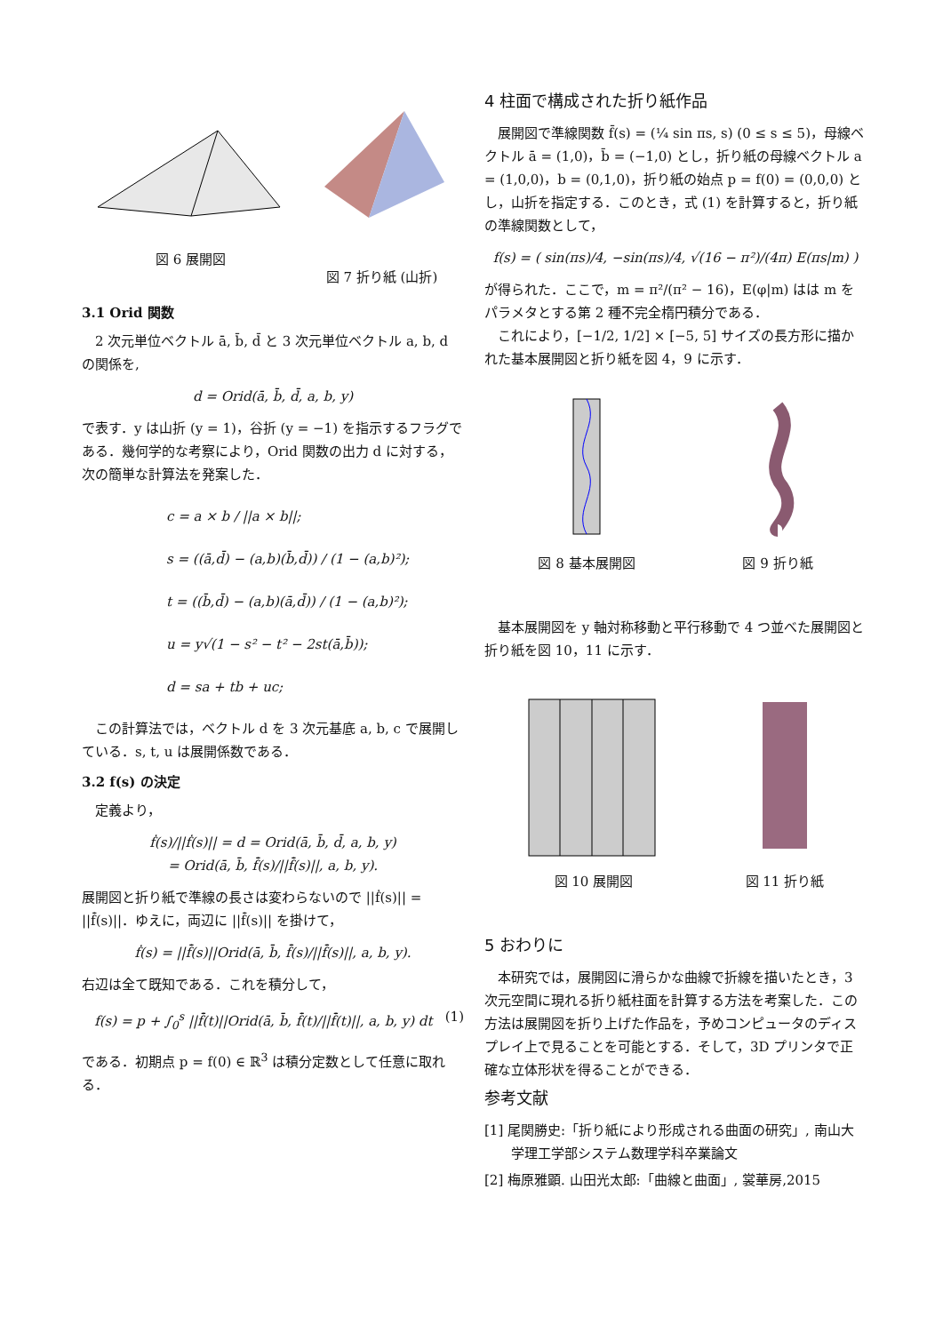図 6 展開図 図 7 折り紙 (山折)
3.1 Orid 関数
2 次元単位ベクトル ā, b̄, d̄ と 3 次元単位ベクトル a, b, d の関係を,
d = Orid(ā, b̄, d̄, a, b, y)
で表す．y は山折 (y = 1)，谷折 (y = −1) を指示するフラグである．幾何学的な考察により，Orid 関数の出力 d に対する，次の簡単な計算法を発案した．
c = a × b / ||a × b||;
s = ((ā,d̄) − (a,b)(b̄,d̄)) / (1 − (a,b)²);
t = ((b̄,d̄) − (a,b)(ā,d̄)) / (1 − (a,b)²);
u = y√(1 − s² − t² − 2st(ā,b̄));
d = sa + tb + uc;
この計算法では，ベクトル d を 3 次元基底 a, b, c で展開している．s, t, u は展開係数である．
3.2 f(s) の決定
定義より，
ḟ(s)/||ḟ(s)|| = d = Orid(ā, b̄, d̄, a, b, y)
= Orid(ā, b̄, f̄̇(s)/||f̄̇(s)||, a, b, y).
展開図と折り紙で準線の長さは変わらないので ||ḟ(s)|| = ||f̄̇(s)||．ゆえに，両辺に ||f̄̇(s)|| を掛けて，
ḟ(s) = ||f̄̇(s)||Orid(ā, b̄, f̄̇(s)/||f̄̇(s)||, a, b, y).
右辺は全て既知である．これを積分して，
f(s) = p + ∫<sub>0</sub><sup>s</sup> ||f̄̇(t)||Orid(ā, b̄, f̄̇(t)/||f̄̇(t)||, a, b, y) dt (1)
である．初期点 p = f(0) ∈ ℝ<sup>3</sup> は積分定数として任意に取れる．
4 柱面で構成された折り紙作品
展開図で準線関数 f̄(s) = (¼ sin πs, s) (0 ≤ s ≤ 5)，母線ベクトル ā = (1,0)，b̄ = (−1,0) とし，折り紙の母線ベクトル a = (1,0,0)，b = (0,1,0)，折り紙の始点 p = f(0) = (0,0,0) とし，山折を指定する．このとき，式 (1) を計算すると，折り紙の準線関数として，
f(s) = ( sin(πs)/4, −sin(πs)/4, √(16 − π²)/(4π) E(πs|m) )
が得られた．ここで，m = π²/(π² − 16)，E(φ|m) はは m をパラメタとする第 2 種不完全楕円積分である．
これにより，[−1/2, 1/2] × [−5, 5] サイズの長方形に描かれた基本展開図と折り紙を図 4，9 に示す．
図 8 基本展開図 図 9 折り紙
基本展開図を y 軸対称移動と平行移動で 4 つ並べた展開図と折り紙を図 10，11 に示す．
図 10 展開図 図 11 折り紙
5 おわりに
本研究では，展開図に滑らかな曲線で折線を描いたとき，3 次元空間に現れる折り紙柱面を計算する方法を考案した．この方法は展開図を折り上げた作品を，予めコンピュータのディスプレイ上で見ることを可能とする．そして，3D プリンタで正確な立体形状を得ることができる．
参考文献
[1] 尾関勝史:「折り紙により形成される曲面の研究」, 南山大学理工学部システム数理学科卒業論文
[2] 梅原雅顕. 山田光太郎:「曲線と曲面」, 裳華房,2015